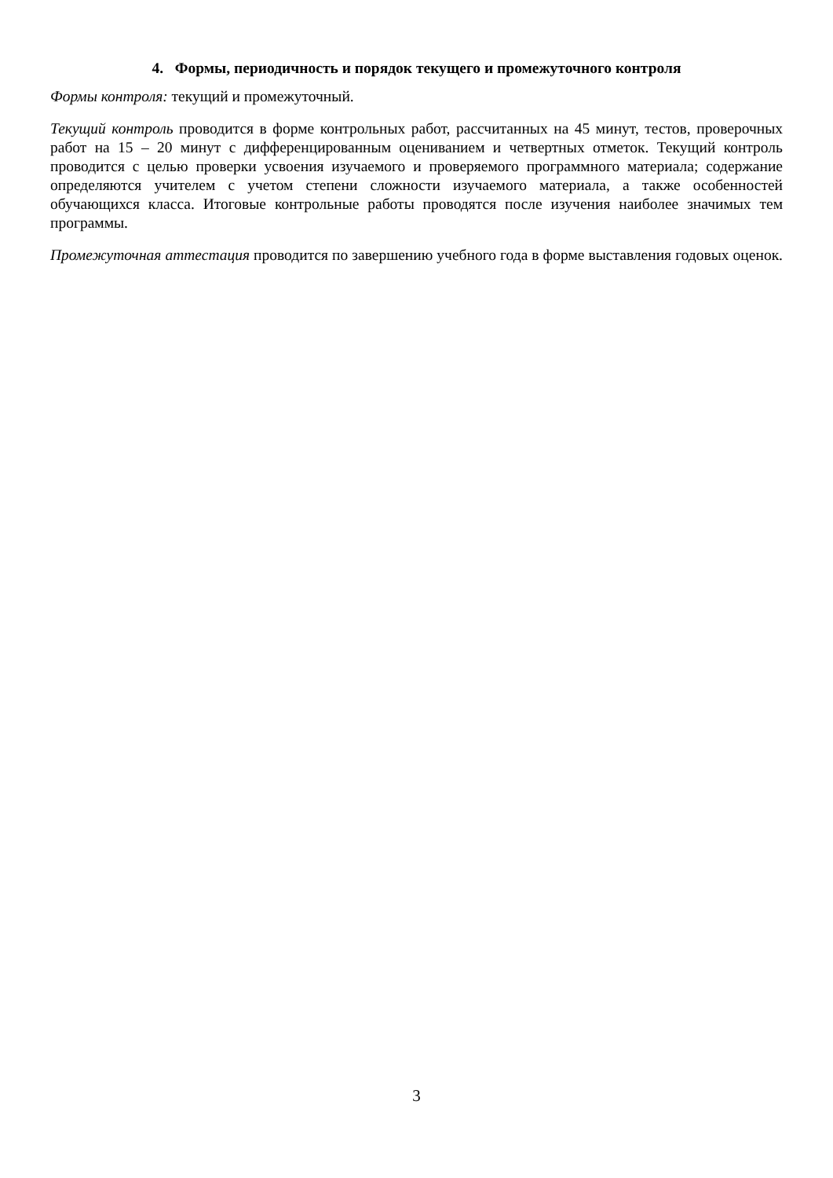4. Формы, периодичность и порядок текущего и промежуточного контроля
Формы контроля: текущий и промежуточный.
Текущий контроль проводится в форме контрольных работ, рассчитанных на 45 минут, тестов, проверочных работ на 15 – 20 минут с дифференцированным оцениванием и четвертных отметок. Текущий контроль проводится с целью проверки усвоения изучаемого и проверяемого программного материала; содержание определяются учителем с учетом степени сложности изучаемого материала, а также особенностей обучающихся класса. Итоговые контрольные работы проводятся после изучения наиболее значимых тем программы.
Промежуточная аттестация проводится по завершению учебного года в форме выставления годовых оценок.
3